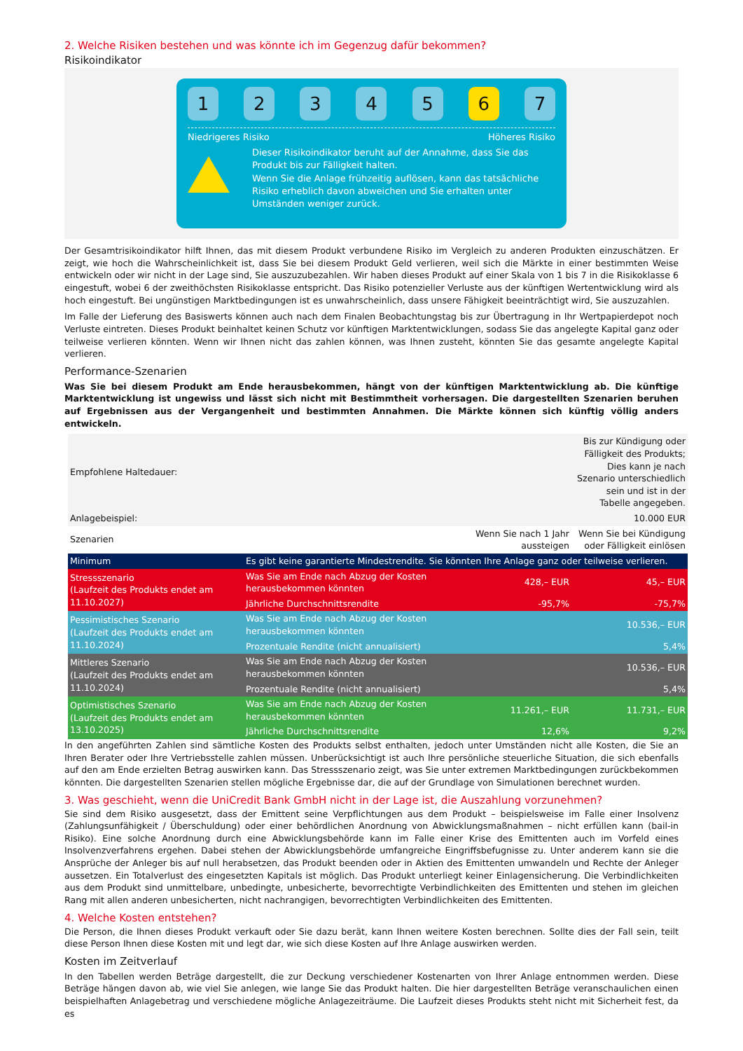2. Welche Risiken bestehen und was könnte ich im Gegenzug dafür bekommen?
Risikoindikator
1 2 3 4 5 6 7
Niedrigeres Risiko Höheres Risiko
Dieser Risikoindikator beruht auf der Annahme, dass Sie das Produkt bis zur Fälligkeit halten.
Wenn Sie die Anlage frühzeitig auflösen, kann das tatsächliche Risiko erheblich davon abweichen und Sie erhalten unter Umständen weniger zurück.
Der Gesamtrisikoindikator hilft Ihnen, das mit diesem Produkt verbundene Risiko im Vergleich zu anderen Produkten einzuschätzen. Er zeigt, wie hoch die Wahrscheinlichkeit ist, dass Sie bei diesem Produkt Geld verlieren, weil sich die Märkte in einer bestimmten Weise entwickeln oder wir nicht in der Lage sind, Sie auszuzubezahlen. Wir haben dieses Produkt auf einer Skala von 1 bis 7 in die Risikoklasse 6 eingestuft, wobei 6 der zweithöchsten Risikoklasse entspricht. Das Risiko potenzieller Verluste aus der künftigen Wertentwicklung wird als hoch eingestuft. Bei ungünstigen Marktbedingungen ist es unwahrscheinlich, dass unsere Fähigkeit beeinträchtigt wird, Sie auszuzahlen.
Im Falle der Lieferung des Basiswerts können auch nach dem Finalen Beobachtungstag bis zur Übertragung in Ihr Wertpapierdepot noch Verluste eintreten. Dieses Produkt beinhaltet keinen Schutz vor künftigen Marktentwicklungen, sodass Sie das angelegte Kapital ganz oder teilweise verlieren könnten. Wenn wir Ihnen nicht das zahlen können, was Ihnen zusteht, könnten Sie das gesamte angelegte Kapital verlieren.
Performance-Szenarien
Was Sie bei diesem Produkt am Ende herausbekommen, hängt von der künftigen Marktentwicklung ab. Die künftige Marktentwicklung ist ungewiss und lässt sich nicht mit Bestimmtheit vorhersagen. Die dargestellten Szenarien beruhen auf Ergebnissen aus der Vergangenheit und bestimmten Annahmen. Die Märkte können sich künftig völlig anders entwickeln.
| Empfohlene Haltedauer: | | | Bis zur Kündigung oder Fälligkeit des Produkts; Dies kann je nach Szenario unterschiedlich sein und ist in der Tabelle angegeben. |
| Anlagebeispiel: | | | 10.000 EUR |
| Szenarien | | Wenn Sie nach 1 Jahr aussteigen | Wenn Sie bei Kündigung oder Fälligkeit einlösen |
| Minimum | Es gibt keine garantierte Mindestrendite. Sie könnten Ihre Anlage ganz oder teilweise verlieren. | | |
| Stressszenario (Laufzeit des Produkts endet am 11.10.2027) | Was Sie am Ende nach Abzug der Kosten herausbekommen könnten | 428,– EUR | 45,– EUR |
| | Jährliche Durchschnittsrendite | -95,7% | -75,7% |
| Pessimistisches Szenario (Laufzeit des Produkts endet am 11.10.2024) | Was Sie am Ende nach Abzug der Kosten herausbekommen könnten | | 10.536,– EUR |
| | Prozentuale Rendite (nicht annualisiert) | | 5,4% |
| Mittleres Szenario (Laufzeit des Produkts endet am 11.10.2024) | Was Sie am Ende nach Abzug der Kosten herausbekommen könnten | | 10.536,– EUR |
| | Prozentuale Rendite (nicht annualisiert) | | 5,4% |
| Optimistisches Szenario (Laufzeit des Produkts endet am 13.10.2025) | Was Sie am Ende nach Abzug der Kosten herausbekommen könnten | 11.261,– EUR | 11.731,– EUR |
| | Jährliche Durchschnittsrendite | 12,6% | 9,2% |
In den angeführten Zahlen sind sämtliche Kosten des Produkts selbst enthalten, jedoch unter Umständen nicht alle Kosten, die Sie an Ihren Berater oder Ihre Vertriebsstelle zahlen müssen. Unberücksichtigt ist auch Ihre persönliche steuerliche Situation, die sich ebenfalls auf den am Ende erzielten Betrag auswirken kann. Das Stressszenario zeigt, was Sie unter extremen Marktbedingungen zurückbekommen könnten. Die dargestellten Szenarien stellen mögliche Ergebnisse dar, die auf der Grundlage von Simulationen berechnet wurden.
3. Was geschieht, wenn die UniCredit Bank GmbH nicht in der Lage ist, die Auszahlung vorzunehmen?
Sie sind dem Risiko ausgesetzt, dass der Emittent seine Verpflichtungen aus dem Produkt – beispielsweise im Falle einer Insolvenz (Zahlungsunfähigkeit / Überschuldung) oder einer behördlichen Anordnung von Abwicklungsmaßnahmen – nicht erfüllen kann (bail-in Risiko). Eine solche Anordnung durch eine Abwicklungsbehörde kann im Falle einer Krise des Emittenten auch im Vorfeld eines Insolvenzverfahrens ergehen. Dabei stehen der Abwicklungsbehörde umfangreiche Eingriffsbefugnisse zu. Unter anderem kann sie die Ansprüche der Anleger bis auf null herabsetzen, das Produkt beenden oder in Aktien des Emittenten umwandeln und Rechte der Anleger aussetzen. Ein Totalverlust des eingesetzten Kapitals ist möglich. Das Produkt unterliegt keiner Einlagensicherung. Die Verbindlichkeiten aus dem Produkt sind unmittelbare, unbedingte, unbesicherte, bevorrechtigte Verbindlichkeiten des Emittenten und stehen im gleichen Rang mit allen anderen unbesicherten, nicht nachrangigen, bevorrechtigten Verbindlichkeiten des Emittenten.
4. Welche Kosten entstehen?
Die Person, die Ihnen dieses Produkt verkauft oder Sie dazu berät, kann Ihnen weitere Kosten berechnen. Sollte dies der Fall sein, teilt diese Person Ihnen diese Kosten mit und legt dar, wie sich diese Kosten auf Ihre Anlage auswirken werden.
Kosten im Zeitverlauf
In den Tabellen werden Beträge dargestellt, die zur Deckung verschiedener Kostenarten von Ihrer Anlage entnommen werden. Diese Beträge hängen davon ab, wie viel Sie anlegen, wie lange Sie das Produkt halten. Die hier dargestellten Beträge veranschaulichen einen beispielhaften Anlagebetrag und verschiedene mögliche Anlagezeiträume. Die Laufzeit dieses Produkts steht nicht mit Sicherheit fest, da es